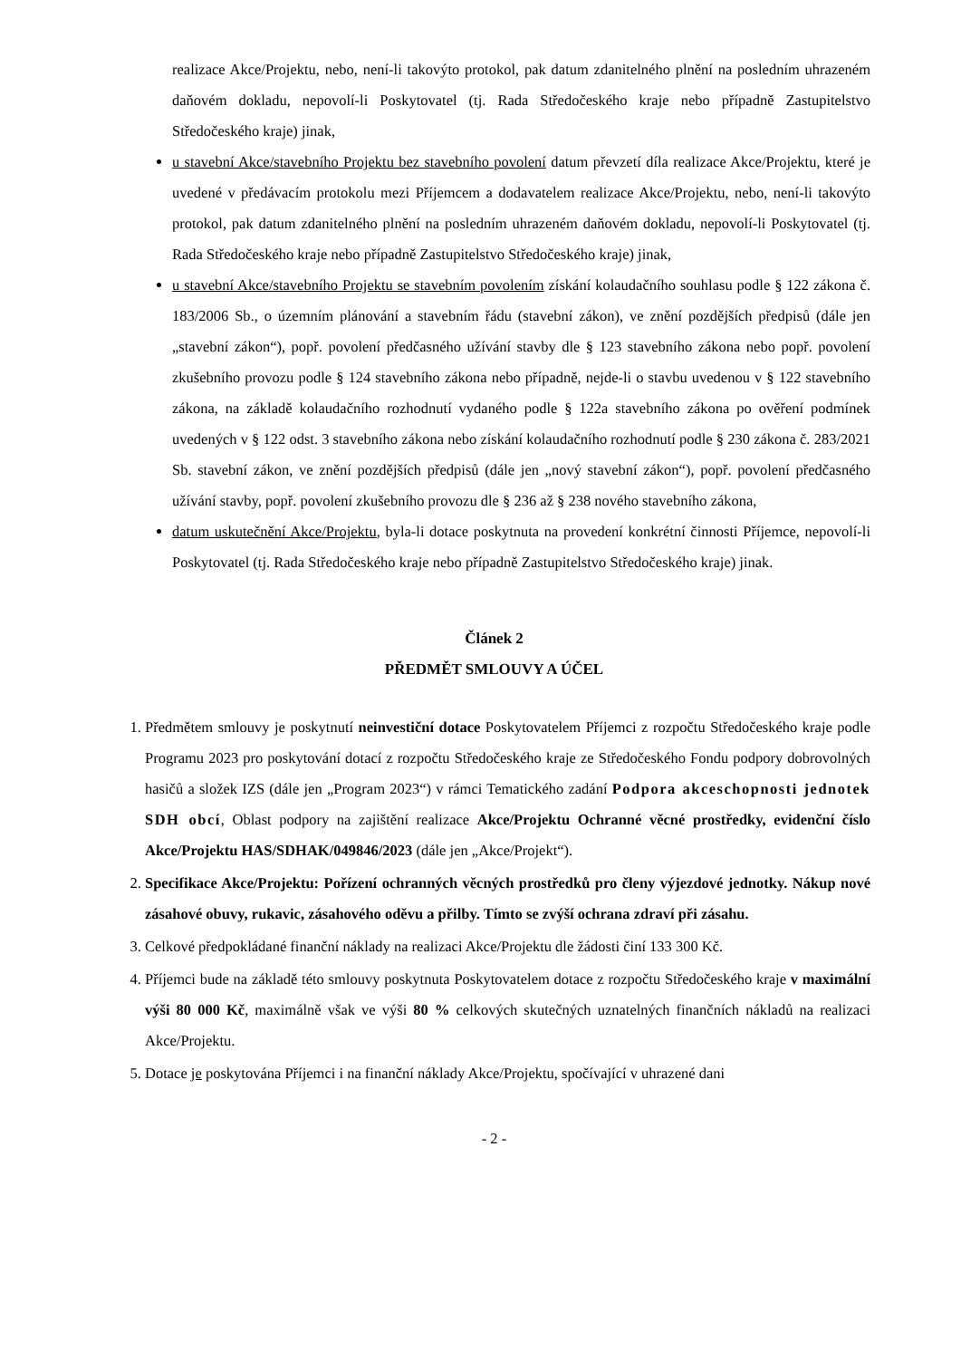realizace Akce/Projektu, nebo, není-li takovýto protokol, pak datum zdanitelného plnění na posledním uhrazeném daňovém dokladu, nepovolí-li Poskytovatel (tj. Rada Středočeského kraje nebo případně Zastupitelstvo Středočeského kraje) jinak,
u stavební Akce/stavebního Projektu bez stavebního povolení datum převzetí díla realizace Akce/Projektu, které je uvedené v předávacím protokolu mezi Příjemcem a dodavatelem realizace Akce/Projektu, nebo, není-li takovýto protokol, pak datum zdanitelného plnění na posledním uhrazeném daňovém dokladu, nepovolí-li Poskytovatel (tj. Rada Středočeského kraje nebo případně Zastupitelstvo Středočeského kraje) jinak,
u stavební Akce/stavebního Projektu se stavebním povolením získání kolaudačního souhlasu podle § 122 zákona č. 183/2006 Sb., o územním plánování a stavebním řádu (stavební zákon), ve znění pozdějších předpisů (dále jen „stavební zákon“), popř. povolení předčasného užívání stavby dle § 123 stavebního zákona nebo popř. povolení zkušebního provozu podle § 124 stavebního zákona nebo případně, nejde-li o stavbu uvedenou v § 122 stavebního zákona, na základě kolaudačního rozhodnutí vydaného podle § 122a stavebního zákona po ověření podmínek uvedených v § 122 odst. 3 stavebního zákona nebo získání kolaudačního rozhodnutí podle § 230 zákona č. 283/2021 Sb. stavební zákon, ve znění pozdějších předpisů (dále jen „nový stavební zákon“), popř. povolení předčasného užívání stavby, popř. povolení zkušebního provozu dle § 236 až § 238 nového stavebního zákona,
datum uskutečnění Akce/Projektu, byla-li dotace poskytnuta na provedení konkrétní činnosti Příjemce, nepovolí-li Poskytovatel (tj. Rada Středočeského kraje nebo případně Zastupitelstvo Středočeského kraje) jinak.
Článek 2
PŘEDMĚT SMLOUVY A ÚČEL
1. Předmětem smlouvy je poskytnutí neinvestiční dotace Poskytovatelem Příjemci z rozpočtu Středočeského kraje podle Programu 2023 pro poskytování dotací z rozpočtu Středočeského kraje ze Středočeského Fondu podpory dobrovolných hasičů a složek IZS (dále jen „Program 2023“) v rámci Tematického zadání Podpora akceschopnosti jednotek SDH obcí, Oblast podpory na zajištění realizace Akce/Projektu Ochranné věcné prostředky, evidenční číslo Akce/Projektu HAS/SDHAK/049846/2023 (dále jen „Akce/Projekt“).
2. Specifikace Akce/Projektu: Pořízení ochranných věcných prostředků pro členy výjezdové jednotky. Nákup nové zásahové obuvy, rukavic, zásahového oděvu a přilby. Tímto se zvýší ochrana zdraví při zásahu.
3. Celkové předpokládané finanční náklady na realizaci Akce/Projektu dle žádosti činí 133 300 Kč.
4. Příjemci bude na základě této smlouvy poskytnuta Poskytovatelem dotace z rozpočtu Středočeského kraje v maximální výši 80 000 Kč, maximálně však ve výši 80 % celkových skutečných uznatelných finančních nákladů na realizaci Akce/Projektu.
5. Dotace je poskytována Příjemci i na finanční náklady Akce/Projektu, spočívající v uhrazené dani
- 2 -